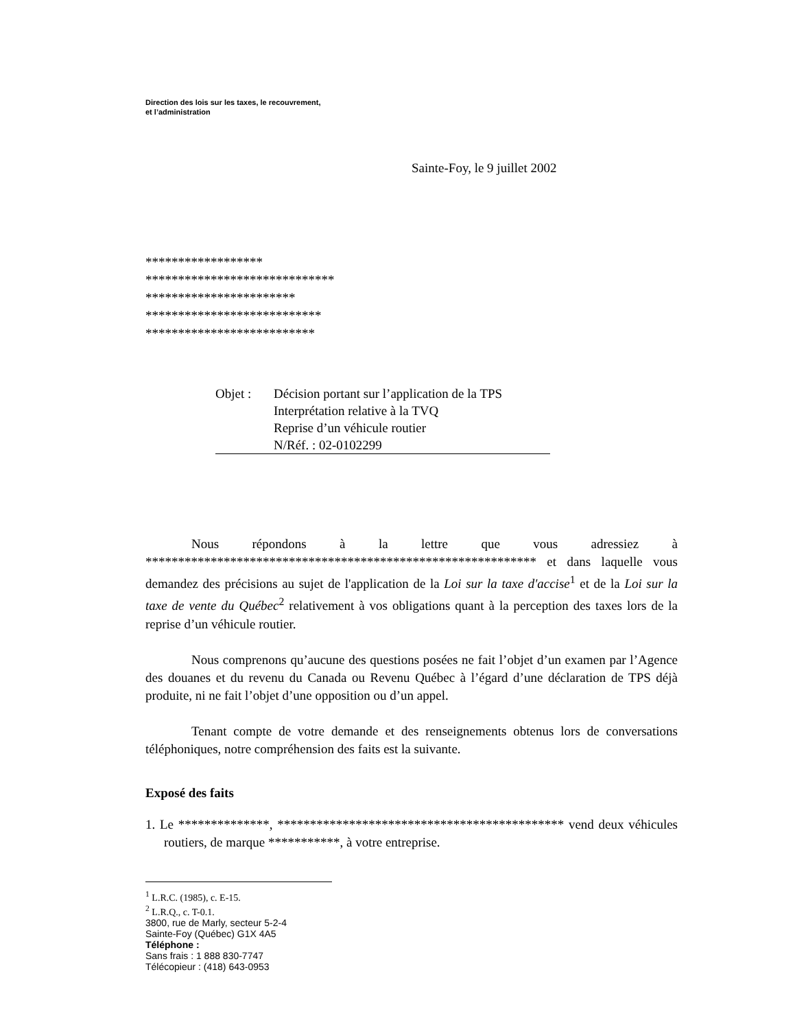Direction des lois sur les taxes, le recouvrement,
et l’administration
Sainte-Foy, le 9 juillet 2002
******************
*****************************
***********************
***************************
**************************
Objet : Décision portant sur l’application de la TPS
Interprétation relative à la TVQ
Reprise d’un véhicule routier
N/Réf. : 02-0102299
Nous répondons à la lettre que vous adressiez à ************************************************************ et dans laquelle vous demandez des précisions au sujet de l'application de la Loi sur la taxe d'accise<sup>1</sup> et de la Loi sur la taxe de vente du Québec<sup>2</sup> relativement à vos obligations quant à la perception des taxes lors de la reprise d’un véhicule routier.
Nous comprenons qu’aucune des questions posées ne fait l’objet d’un examen par l’Agence des douanes et du revenu du Canada ou Revenu Québec à l’égard d’une déclaration de TPS déjà produite, ni ne fait l’objet d’une opposition ou d’un appel.
Tenant compte de votre demande et des renseignements obtenus lors de conversations téléphoniques, notre compréhension des faits est la suivante.
Exposé des faits
1. Le **************, ******************************************** vend deux véhicules routiers, de marque ***********, à votre entreprise.
<sup>1</sup> L.R.C. (1985), c. E-15.
<sup>2</sup> L.R.Q., c. T-0.1.
3800, rue de Marly, secteur 5-2-4
Sainte-Foy (Québec) G1X 4A5
Téléphone :
Sans frais : 1 888 830-7747
Télécopieur : (418) 643-0953